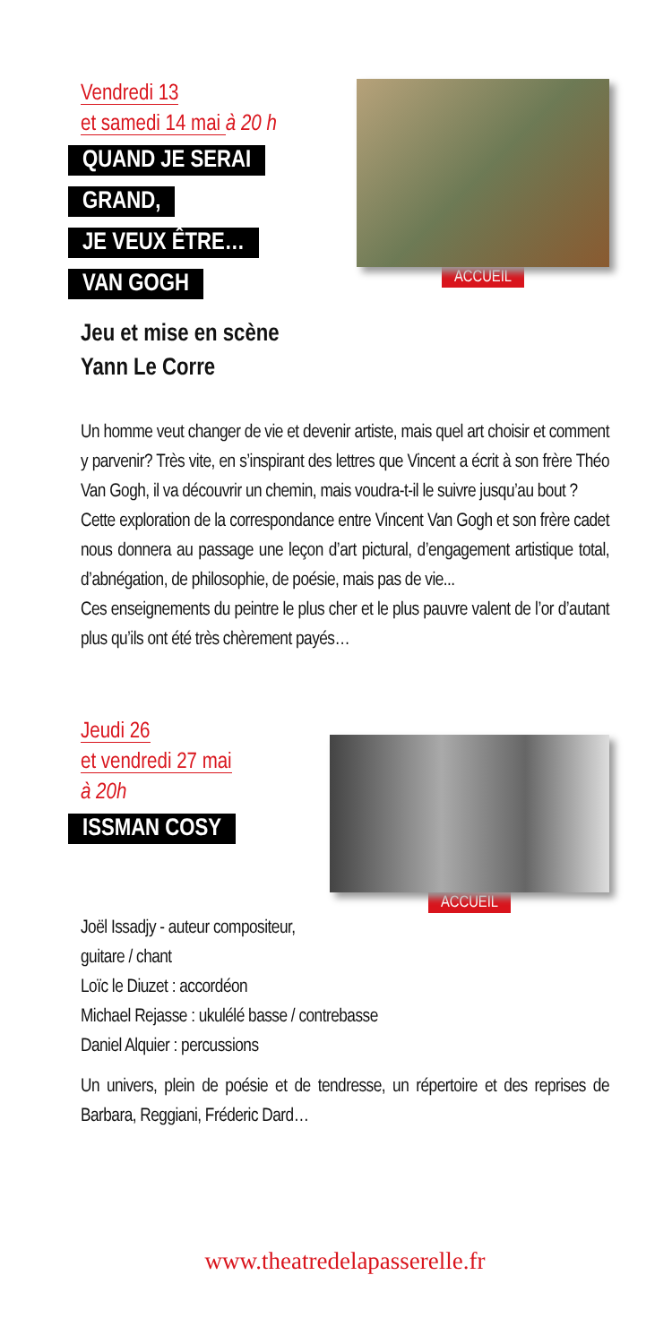Vendredi 13
et samedi 14 mai à 20 h
QUAND JE SERAI
GRAND,
JE VEUX ÊTRE…
VAN GOGH
Jeu et mise en scène
Yann Le Corre
ACCUEIL
Un homme veut changer de vie et devenir artiste, mais quel art choisir et comment y parvenir? Très vite, en s’inspirant des lettres que Vincent a écrit à son frère Théo Van Gogh, il va découvrir un chemin, mais voudra-t-il le suivre jusqu’au bout ?
Cette exploration de la correspondance entre Vincent Van Gogh et son frère cadet nous donnera au passage une leçon d’art pictural, d’engagement artistique total, d’abnégation, de philosophie, de poésie, mais pas de vie...
Ces enseignements du peintre le plus cher et le plus pauvre valent de l’or d’autant plus qu’ils ont été très chèrement payés…
Jeudi 26
et vendredi 27 mai
à 20h
ISSMAN COSY
ACCUEIL
Joël Issadjy - auteur compositeur,
guitare / chant
Loïc le Diuzet : accordéon
Michael Rejasse : ukulélé basse / contrebasse
Daniel Alquier : percussions
Un univers, plein de poésie et de tendresse, un répertoire et des reprises de Barbara, Reggiani, Fréderic Dard…
www.theatredelapasserelle.fr